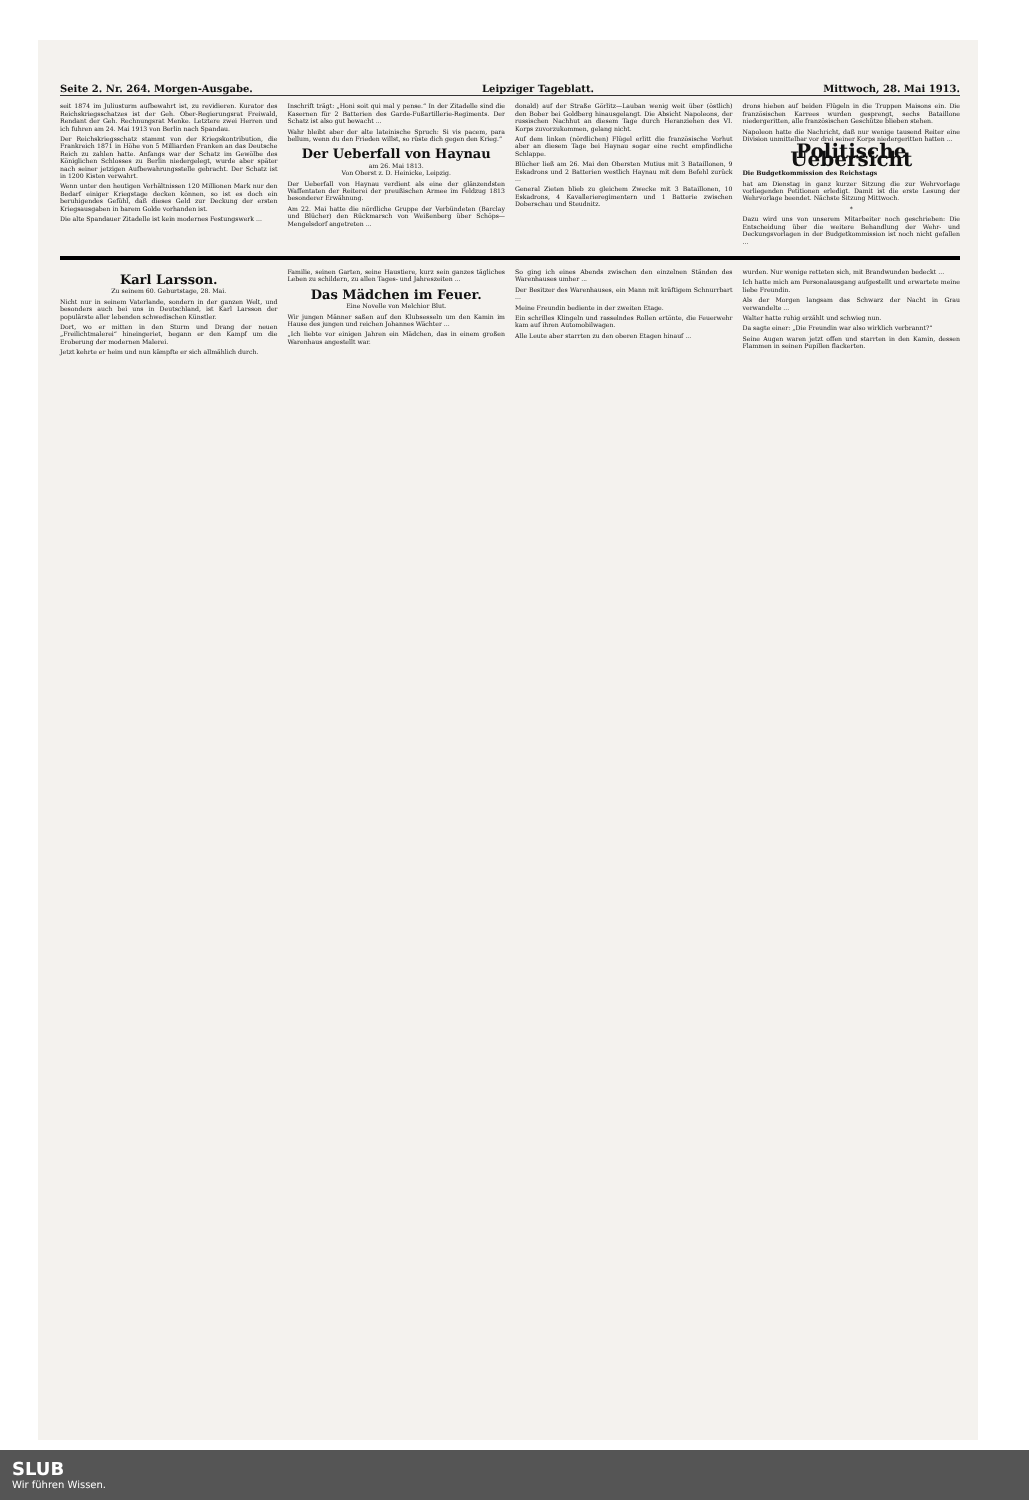Seite 2. Nr. 264. Morgen-Ausgabe. Leipziger Tageblatt. Mittwoch, 28. Mai 1913.
seit 1874 im Juliusturm aufbewahrt ist, zu revidieren. Kurator des Reichskriegsschatzes ist der Geh. Ober-Regierungsrat Freiwald, Rendant der Geh. Rechnungsrat Menke. Letztere zwei Herren und ich fuhren am 24. Mai 1913 von Berlin nach Spandau.
Der Reichskriegsschatz stammt von der Kriegskontribution, die Frankreich 1871 in Höhe von 5 Milliarden Franken an das Deutsche Reich zu zahlen hatte. Anfangs war der Schatz im Gewölbe des Königlichen Schlosses zu Berlin niedergelegt, wurde aber später nach seiner jetzigen Aufbewahrungsstelle gebracht. Der Schatz ist in 1200 Kisten verwahrt.
Wenn unter den heutigen Verhältnissen 120 Millionen Mark nur den Bedarf einiger Kriegstage decken können, so ist es doch ein beruhigendes Gefühl, daß dieses Geld zur Deckung der ersten Kriegsausgaben in barem Golde vorhanden ist.
Die alte Spandauer Zitadelle ist kein modernes Festungswerk ...
Inschrift trägt: „Honi soit qui mal y pense.“ In der Zitadelle sind die Kasernen für 2 Batterien des Garde-Fußartillerie-Regiments. Der Schatz ist also gut bewacht ...
Wahr bleibt aber der alte lateinische Spruch: Si vis pacem, para bellum, wenn du den Frieden willst, so rüste dich gegen den Krieg.“
Der Ueberfall von Haynau
am 26. Mai 1813.
Von Oberst z. D. Heinicke, Leipzig.
Der Ueberfall von Haynau verdient als eine der glänzendsten Waffentaten der Reiterei der preußischen Armee im Feldzug 1813 besonderer Erwähnung.
Am 22. Mai hatte die nördliche Gruppe der Verbündeten (Barclay und Blücher) den Rückmarsch von Weißenberg über Schöps—Mengelsdorf angetreten ...
donald) auf der Straße Görlitz—Lauban wenig weit über (östlich) den Bober bei Goldberg hinausgelangt. Die Absicht Napoleons, der russischen Nachhut an diesem Tage durch Heranziehen des VI. Korps zuvorzukommen, gelang nicht.
Auf dem linken (nördlichen) Flügel erlitt die französische Vorhut aber an diesem Tage bei Haynau sogar eine recht empfindliche Schlappe.
Blücher ließ am 26. Mai den Obersten Mutius mit 3 Bataillonen, 9 Eskadrons und 2 Batterien westlich Haynau mit dem Befehl zurück ...
General Zieten blieb zu gleichem Zwecke mit 3 Bataillonen, 10 Eskadrons, 4 Kavallerieregimentern und 1 Batterie zwischen Doberschau und Steudnitz.
drons hieben auf beiden Flügeln in die Truppen Maisons ein. Die französischen Karrees wurden gesprengt, sechs Bataillone niedergeritten, alle französischen Geschütze blieben stehen.
Napoleon hatte die Nachricht, daß nur wenige tausend Reiter eine Division unmittelbar vor drei seiner Korps niedergeritten hatten ...
Politische Uebersicht
Die Budgetkommission des Reichstags
hat am Dienstag in ganz kurzer Sitzung die zur Wehrvorlage vorliegenden Petitionen erledigt. Damit ist die erste Lesung der Wehrvorlage beendet. Nächste Sitzung Mittwoch.
*
Dazu wird uns von unserem Mitarbeiter noch geschrieben: Die Entscheidung über die weitere Behandlung der Wehr- und Deckungsvorlagen in der Budgetkommission ist noch nicht gefallen ...
Karl Larsson.
Zu seinem 60. Geburtstage, 28. Mai.
Nicht nur in seinem Vaterlande, sondern in der ganzen Welt, und besonders auch bei uns in Deutschland, ist Karl Larsson der populärste aller lebenden schwedischen Künstler.
Dort, wo er mitten in den Sturm und Drang der neuen „Freilichtmalerei“ hineingeriet, begann er den Kampf um die Eroberung der modernen Malerei.
Jetzt kehrte er heim und nun kämpfte er sich allmählich durch.
Familie, seinen Garten, seine Haustiere, kurz sein ganzes tägliches Leben zu schildern, zu allen Tages- und Jahreszeiten ...
Das Mädchen im Feuer.
Eine Novelle von Melchior Blut.
Wir jungen Männer saßen auf den Klubsesseln um den Kamin im Hause des jungen und reichen Johannes Wächter ...
„Ich liebte vor einigen Jahren ein Mädchen, das in einem großen Warenhaus angestellt war.
So ging ich eines Abends zwischen den einzelnen Ständen des Warenhauses umher ...
Der Besitzer des Warenhauses, ein Mann mit kräftigem Schnurrbart ...
Meine Freundin bediente in der zweiten Etage.
Ein schrilles Klingeln und rasselndes Rollen ertönte, die Feuerwehr kam auf ihren Automobilwagen.
Alle Leute aber starrten zu den oberen Etagen hinauf ...
wurden. Nur wenige retteten sich, mit Brandwunden bedeckt ...
Ich hatte mich am Personalausgang aufgestellt und erwartete meine liebe Freundin.
Als der Morgen langsam das Schwarz der Nacht in Grau verwandelte ...
Walter hatte ruhig erzählt und schwieg nun.
Da sagte einer: „Die Freundin war also wirklich verbrannt?“
Seine Augen waren jetzt offen und starrten in den Kamin, dessen Flammen in seinen Pupillen flackerten.
SLUB
Wir führen Wissen.